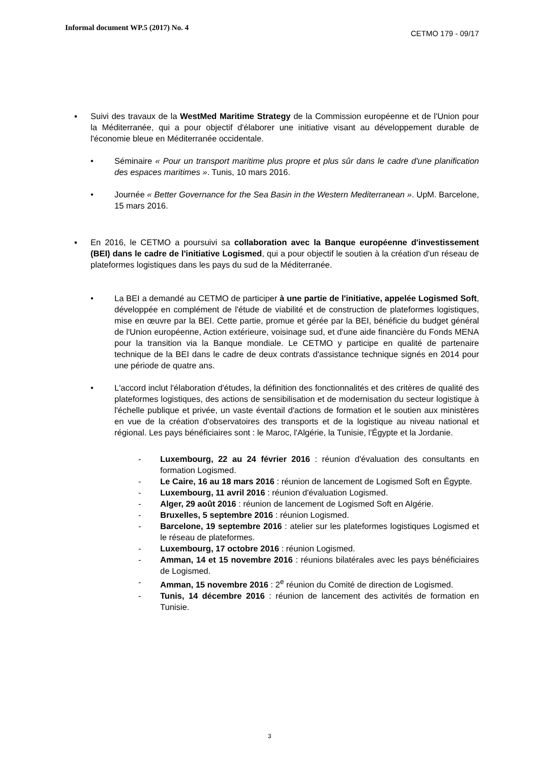Informal document WP.5 (2017) No. 4
CETMO 179 - 09/17
▪ Suivi des travaux de la WestMed Maritime Strategy de la Commission européenne et de l'Union pour la Méditerranée, qui a pour objectif d'élaborer une initiative visant au développement durable de l'économie bleue en Méditerranée occidentale.
• Séminaire « Pour un transport maritime plus propre et plus sûr dans le cadre d'une planification des espaces maritimes ». Tunis, 10 mars 2016.
• Journée « Better Governance for the Sea Basin in the Western Mediterranean ». UpM. Barcelone, 15 mars 2016.
▪ En 2016, le CETMO a poursuivi sa collaboration avec la Banque européenne d'investissement (BEI) dans le cadre de l'initiative Logismed, qui a pour objectif le soutien à la création d'un réseau de plateformes logistiques dans les pays du sud de la Méditerranée.
• La BEI a demandé au CETMO de participer à une partie de l'initiative, appelée Logismed Soft, développée en complément de l'étude de viabilité et de construction de plateformes logistiques, mise en œuvre par la BEI. Cette partie, promue et gérée par la BEI, bénéficie du budget général de l'Union européenne, Action extérieure, voisinage sud, et d'une aide financière du Fonds MENA pour la transition via la Banque mondiale. Le CETMO y participe en qualité de partenaire technique de la BEI dans le cadre de deux contrats d'assistance technique signés en 2014 pour une période de quatre ans.
• L'accord inclut l'élaboration d'études, la définition des fonctionnalités et des critères de qualité des plateformes logistiques, des actions de sensibilisation et de modernisation du secteur logistique à l'échelle publique et privée, un vaste éventail d'actions de formation et le soutien aux ministères en vue de la création d'observatoires des transports et de la logistique au niveau national et régional. Les pays bénéficiaires sont : le Maroc, l'Algérie, la Tunisie, l'Égypte et la Jordanie.
- Luxembourg, 22 au 24 février 2016 : réunion d'évaluation des consultants en formation Logismed.
- Le Caire, 16 au 18 mars 2016 : réunion de lancement de Logismed Soft en Égypte.
- Luxembourg, 11 avril 2016 : réunion d'évaluation Logismed.
- Alger, 29 août 2016 : réunion de lancement de Logismed Soft en Algérie.
- Bruxelles, 5 septembre 2016 : réunion Logismed.
- Barcelone, 19 septembre 2016 : atelier sur les plateformes logistiques Logismed et le réseau de plateformes.
- Luxembourg, 17 octobre 2016 : réunion Logismed.
- Amman, 14 et 15 novembre 2016 : réunions bilatérales avec les pays bénéficiaires de Logismed.
- Amman, 15 novembre 2016 : 2<sup>e</sup> réunion du Comité de direction de Logismed.
- Tunis, 14 décembre 2016 : réunion de lancement des activités de formation en Tunisie.
3